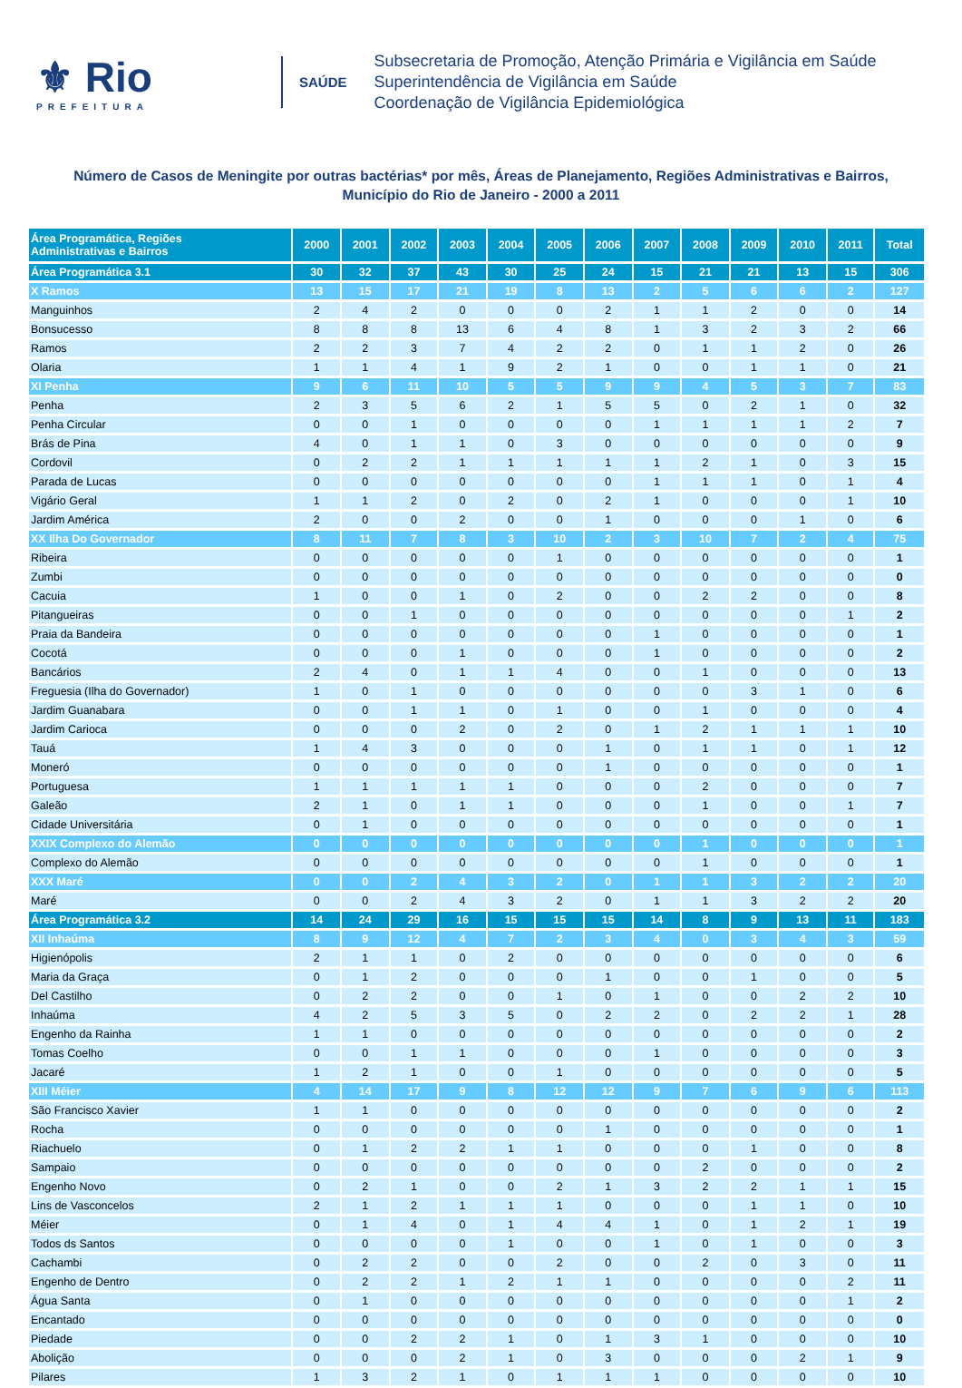⚜ Rio
PREFEITURA
SAÚDE
Subsecretaria de Promoção, Atenção Primária e Vigilância em Saúde
Superintendência de Vigilância em Saúde
Coordenação de Vigilância Epidemiológica
Número de Casos de Meningite por outras bactérias* por mês, Áreas de Planejamento, Regiões Administrativas e Bairros,
Município do Rio de Janeiro - 2000 a 2011
| Área Programática, Regiões Administrativas e Bairros | 2000 | 2001 | 2002 | 2003 | 2004 | 2005 | 2006 | 2007 | 2008 | 2009 | 2010 | 2011 | Total |
| --- | --- | --- | --- | --- | --- | --- | --- | --- | --- | --- | --- | --- | --- |
| Área Programática 3.1 | 30 | 32 | 37 | 43 | 30 | 25 | 24 | 15 | 21 | 21 | 13 | 15 | 306 |
| X Ramos | 13 | 15 | 17 | 21 | 19 | 8 | 13 | 2 | 5 | 6 | 6 | 2 | 127 |
| Manguinhos | 2 | 4 | 2 | 0 | 0 | 0 | 2 | 1 | 1 | 2 | 0 | 0 | 14 |
| Bonsucesso | 8 | 8 | 8 | 13 | 6 | 4 | 8 | 1 | 3 | 2 | 3 | 2 | 66 |
| Ramos | 2 | 2 | 3 | 7 | 4 | 2 | 2 | 0 | 1 | 1 | 2 | 0 | 26 |
| Olaria | 1 | 1 | 4 | 1 | 9 | 2 | 1 | 0 | 0 | 1 | 1 | 0 | 21 |
| XI Penha | 9 | 6 | 11 | 10 | 5 | 5 | 9 | 9 | 4 | 5 | 3 | 7 | 83 |
| Penha | 2 | 3 | 5 | 6 | 2 | 1 | 5 | 5 | 0 | 2 | 1 | 0 | 32 |
| Penha Circular | 0 | 0 | 1 | 0 | 0 | 0 | 0 | 1 | 1 | 1 | 1 | 2 | 7 |
| Brás de Pina | 4 | 0 | 1 | 1 | 0 | 3 | 0 | 0 | 0 | 0 | 0 | 0 | 9 |
| Cordovil | 0 | 2 | 2 | 1 | 1 | 1 | 1 | 1 | 2 | 1 | 0 | 3 | 15 |
| Parada de Lucas | 0 | 0 | 0 | 0 | 0 | 0 | 0 | 1 | 1 | 1 | 0 | 1 | 4 |
| Vigário Geral | 1 | 1 | 2 | 0 | 2 | 0 | 2 | 1 | 0 | 0 | 0 | 1 | 10 |
| Jardim América | 2 | 0 | 0 | 2 | 0 | 0 | 1 | 0 | 0 | 0 | 1 | 0 | 6 |
| XX Ilha Do Governador | 8 | 11 | 7 | 8 | 3 | 10 | 2 | 3 | 10 | 7 | 2 | 4 | 75 |
| Ribeira | 0 | 0 | 0 | 0 | 0 | 1 | 0 | 0 | 0 | 0 | 0 | 0 | 1 |
| Zumbi | 0 | 0 | 0 | 0 | 0 | 0 | 0 | 0 | 0 | 0 | 0 | 0 | 0 |
| Cacuia | 1 | 0 | 0 | 1 | 0 | 2 | 0 | 0 | 2 | 2 | 0 | 0 | 8 |
| Pitangueiras | 0 | 0 | 1 | 0 | 0 | 0 | 0 | 0 | 0 | 0 | 0 | 1 | 2 |
| Praia da Bandeira | 0 | 0 | 0 | 0 | 0 | 0 | 0 | 1 | 0 | 0 | 0 | 0 | 1 |
| Cocotá | 0 | 0 | 0 | 1 | 0 | 0 | 0 | 1 | 0 | 0 | 0 | 0 | 2 |
| Bancários | 2 | 4 | 0 | 1 | 1 | 4 | 0 | 0 | 1 | 0 | 0 | 0 | 13 |
| Freguesia (Ilha do Governador) | 1 | 0 | 1 | 0 | 0 | 0 | 0 | 0 | 0 | 3 | 1 | 0 | 6 |
| Jardim Guanabara | 0 | 0 | 1 | 1 | 0 | 1 | 0 | 0 | 1 | 0 | 0 | 0 | 4 |
| Jardim Carioca | 0 | 0 | 0 | 2 | 0 | 2 | 0 | 1 | 2 | 1 | 1 | 1 | 10 |
| Tauá | 1 | 4 | 3 | 0 | 0 | 0 | 1 | 0 | 1 | 1 | 0 | 1 | 12 |
| Moneró | 0 | 0 | 0 | 0 | 0 | 0 | 1 | 0 | 0 | 0 | 0 | 0 | 1 |
| Portuguesa | 1 | 1 | 1 | 1 | 1 | 0 | 0 | 0 | 2 | 0 | 0 | 0 | 7 |
| Galeão | 2 | 1 | 0 | 1 | 1 | 0 | 0 | 0 | 1 | 0 | 0 | 1 | 7 |
| Cidade Universitária | 0 | 1 | 0 | 0 | 0 | 0 | 0 | 0 | 0 | 0 | 0 | 0 | 1 |
| XXIX Complexo do Alemão | 0 | 0 | 0 | 0 | 0 | 0 | 0 | 0 | 1 | 0 | 0 | 0 | 1 |
| Complexo do Alemão | 0 | 0 | 0 | 0 | 0 | 0 | 0 | 0 | 1 | 0 | 0 | 0 | 1 |
| XXX Maré | 0 | 0 | 2 | 4 | 3 | 2 | 0 | 1 | 1 | 3 | 2 | 2 | 20 |
| Maré | 0 | 0 | 2 | 4 | 3 | 2 | 0 | 1 | 1 | 3 | 2 | 2 | 20 |
| Área Programática 3.2 | 14 | 24 | 29 | 16 | 15 | 15 | 15 | 14 | 8 | 9 | 13 | 11 | 183 |
| XII Inhaúma | 8 | 9 | 12 | 4 | 7 | 2 | 3 | 4 | 0 | 3 | 4 | 3 | 59 |
| Higienópolis | 2 | 1 | 1 | 0 | 2 | 0 | 0 | 0 | 0 | 0 | 0 | 0 | 6 |
| Maria da Graça | 0 | 1 | 2 | 0 | 0 | 0 | 1 | 0 | 0 | 1 | 0 | 0 | 5 |
| Del Castilho | 0 | 2 | 2 | 0 | 0 | 1 | 0 | 1 | 0 | 0 | 2 | 2 | 10 |
| Inhaúma | 4 | 2 | 5 | 3 | 5 | 0 | 2 | 2 | 0 | 2 | 2 | 1 | 28 |
| Engenho da Rainha | 1 | 1 | 0 | 0 | 0 | 0 | 0 | 0 | 0 | 0 | 0 | 0 | 2 |
| Tomas Coelho | 0 | 0 | 1 | 1 | 0 | 0 | 0 | 1 | 0 | 0 | 0 | 0 | 3 |
| Jacaré | 1 | 2 | 1 | 0 | 0 | 1 | 0 | 0 | 0 | 0 | 0 | 0 | 5 |
| XIII Méier | 4 | 14 | 17 | 9 | 8 | 12 | 12 | 9 | 7 | 6 | 9 | 6 | 113 |
| São Francisco Xavier | 1 | 1 | 0 | 0 | 0 | 0 | 0 | 0 | 0 | 0 | 0 | 0 | 2 |
| Rocha | 0 | 0 | 0 | 0 | 0 | 0 | 1 | 0 | 0 | 0 | 0 | 0 | 1 |
| Riachuelo | 0 | 1 | 2 | 2 | 1 | 1 | 0 | 0 | 0 | 1 | 0 | 0 | 8 |
| Sampaio | 0 | 0 | 0 | 0 | 0 | 0 | 0 | 0 | 2 | 0 | 0 | 0 | 2 |
| Engenho Novo | 0 | 2 | 1 | 0 | 0 | 2 | 1 | 3 | 2 | 2 | 1 | 1 | 15 |
| Lins de Vasconcelos | 2 | 1 | 2 | 1 | 1 | 1 | 0 | 0 | 0 | 1 | 1 | 0 | 10 |
| Méier | 0 | 1 | 4 | 0 | 1 | 4 | 4 | 1 | 0 | 1 | 2 | 1 | 19 |
| Todos ds Santos | 0 | 0 | 0 | 0 | 1 | 0 | 0 | 1 | 0 | 1 | 0 | 0 | 3 |
| Cachambi | 0 | 2 | 2 | 0 | 0 | 2 | 0 | 0 | 2 | 0 | 3 | 0 | 11 |
| Engenho de Dentro | 0 | 2 | 2 | 1 | 2 | 1 | 1 | 0 | 0 | 0 | 0 | 2 | 11 |
| Água Santa | 0 | 1 | 0 | 0 | 0 | 0 | 0 | 0 | 0 | 0 | 0 | 1 | 2 |
| Encantado | 0 | 0 | 0 | 0 | 0 | 0 | 0 | 0 | 0 | 0 | 0 | 0 | 0 |
| Piedade | 0 | 0 | 2 | 2 | 1 | 0 | 1 | 3 | 1 | 0 | 0 | 0 | 10 |
| Abolição | 0 | 0 | 0 | 2 | 1 | 0 | 3 | 0 | 0 | 0 | 2 | 1 | 9 |
| Pilares | 1 | 3 | 2 | 1 | 0 | 1 | 1 | 1 | 0 | 0 | 0 | 0 | 10 |